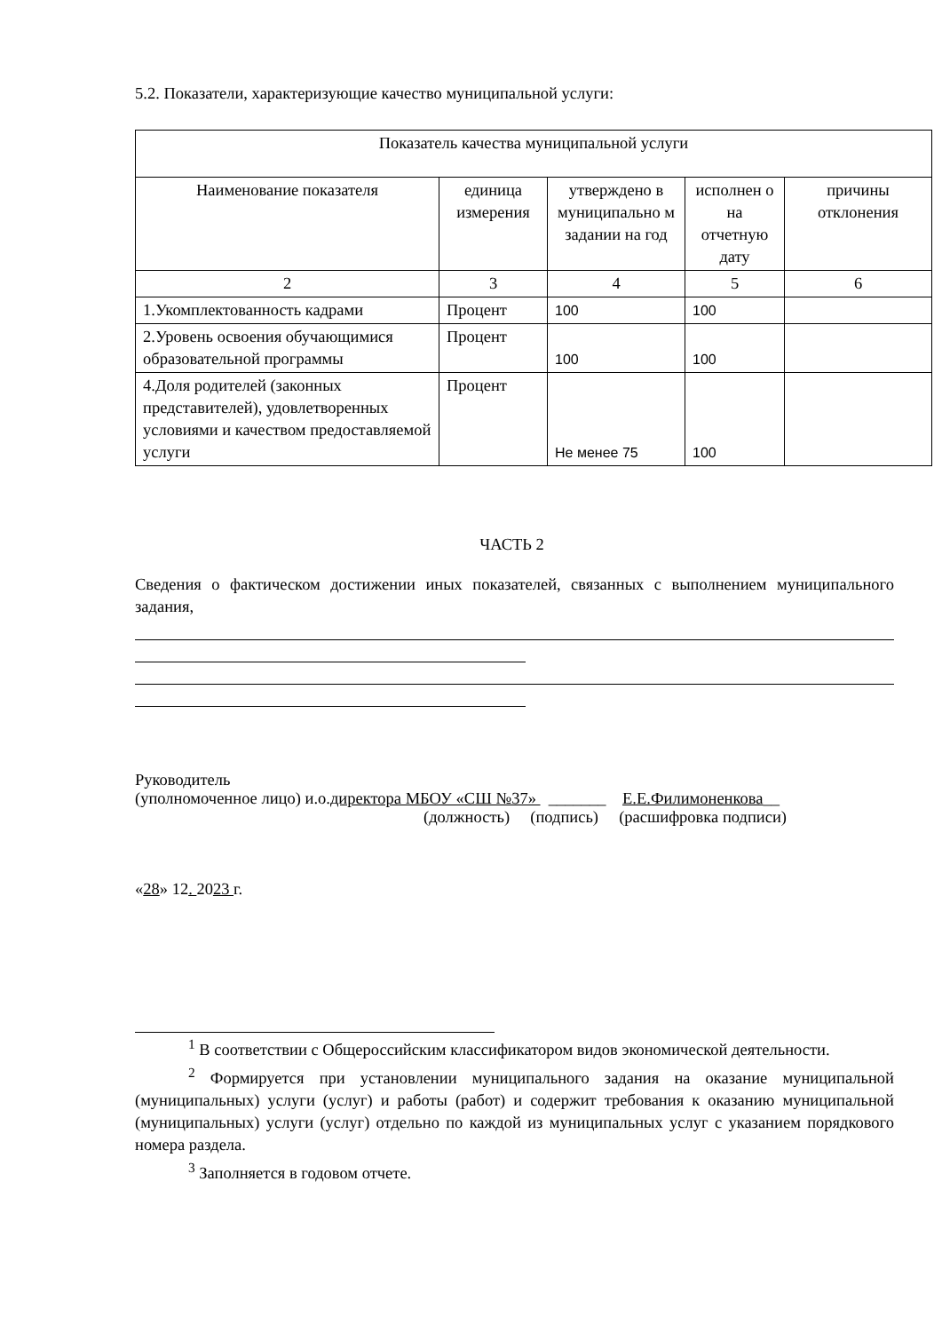5.2. Показатели, характеризующие качество муниципальной услуги:
| Показатель качества муниципальной услуги | | | | |
| --- | --- | --- | --- | --- |
| Наименование показателя | единица измерения | утверждено в муниципально м задании на год | исполнен о на отчетную дату | причины отклонения |
| 2 | 3 | 4 | 5 | 6 |
| 1.Укомплектованность кадрами | Процент | 100 | 100 | |
| 2.Уровень освоения обучающимися образовательной программы | Процент | 100 | 100 | |
| 4.Доля родителей (законных представителей), удовлетворенных условиями и качеством предоставляемой услуги | Процент | Не менее 75 | 100 | |
ЧАСТЬ 2
Сведения о фактическом достижении иных показателей, связанных с выполнением муниципального задания,
Руководитель
(уполномоченное лицо) и.о.директора МБОУ «СШ №37» _______ Е.Е.Филимоненкова__
(должность) (подпись) (расшифровка подписи)
«28» 12. 2023 г.
<sup>1</sup> В соответствии с Общероссийским классификатором видов экономической деятельности.
<sup>2</sup> Формируется при установлении муниципального задания на оказание муниципальной (муниципальных) услуги (услуг) и работы (работ) и содержит требования к оказанию муниципальной (муниципальных) услуги (услуг) отдельно по каждой из муниципальных услуг с указанием порядкового номера раздела.
<sup>3</sup> Заполняется в годовом отчете.